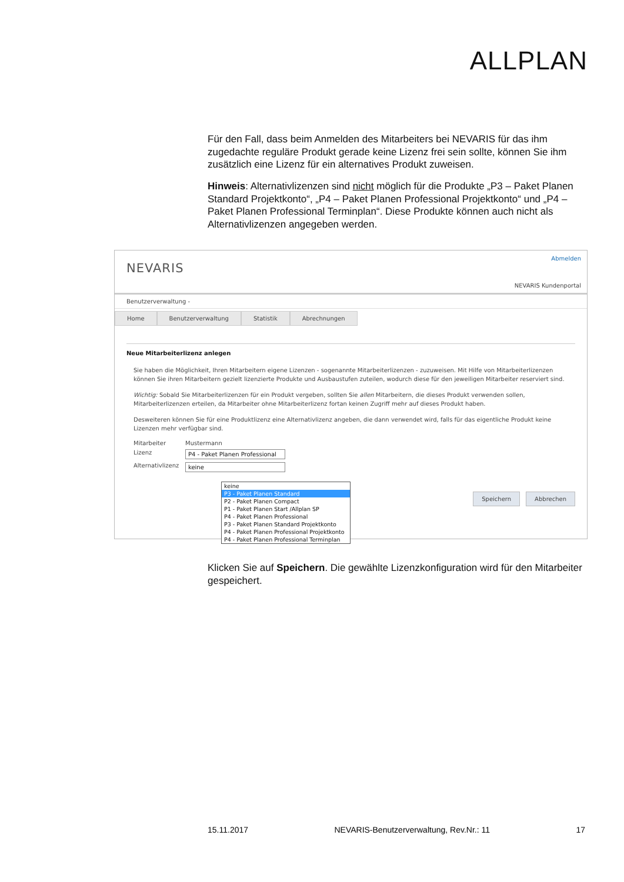ALLPLAN
Für den Fall, dass beim Anmelden des Mitarbeiters bei NEVARIS für das ihm zugedachte reguläre Produkt gerade keine Lizenz frei sein sollte, können Sie ihm zusätzlich eine Lizenz für ein alternatives Produkt zuweisen.
Hinweis: Alternativlizenzen sind nicht möglich für die Produkte „P3 – Paket Planen Standard Projektkonto“, „P4 – Paket Planen Professional Projektkonto“ und „P4 – Paket Planen Professional Terminplan“. Diese Produkte können auch nicht als Alternativlizenzen angegeben werden.
NEVARIS
Abmelden
NEVARIS Kundenportal
Benutzerverwaltung -
Home Benutzerverwaltung Statistik Abrechnungen
Neue Mitarbeiterlizenz anlegen
Sie haben die Möglichkeit, Ihren Mitarbeitern eigene Lizenzen - sogenannte Mitarbeiterlizenzen - zuzuweisen. Mit Hilfe von Mitarbeiterlizenzen können Sie ihren Mitarbeitern gezielt lizenzierte Produkte und Ausbaustufen zuteilen, wodurch diese für den jeweiligen Mitarbeiter reserviert sind.
Wichtig: Sobald Sie Mitarbeiterlizenzen für ein Produkt vergeben, sollten Sie allen Mitarbeitern, die dieses Produkt verwenden sollen, Mitarbeiterlizenzen erteilen, da Mitarbeiter ohne Mitarbeiterlizenz fortan keinen Zugriff mehr auf dieses Produkt haben.
Desweiteren können Sie für eine Produktlizenz eine Alternativlizenz angeben, die dann verwendet wird, falls für das eigentliche Produkt keine Lizenzen mehr verfügbar sind.
Mitarbeiter Mustermann
Lizenz P4 - Paket Planen Professional
Alternativlizenz
keine
keine
P3 - Paket Planen Standard
P2 - Paket Planen Compact
P1 - Paket Planen Start /Allplan SP
P4 - Paket Planen Professional
P3 - Paket Planen Standard Projektkonto
P4 - Paket Planen Professional Projektkonto
P4 - Paket Planen Professional Terminplan
Speichern Abbrechen
Klicken Sie auf Speichern. Die gewählte Lizenzkonfiguration wird für den Mitarbeiter gespeichert.
15.11.2017 NEVARIS-Benutzerverwaltung, Rev.Nr.: 11 17